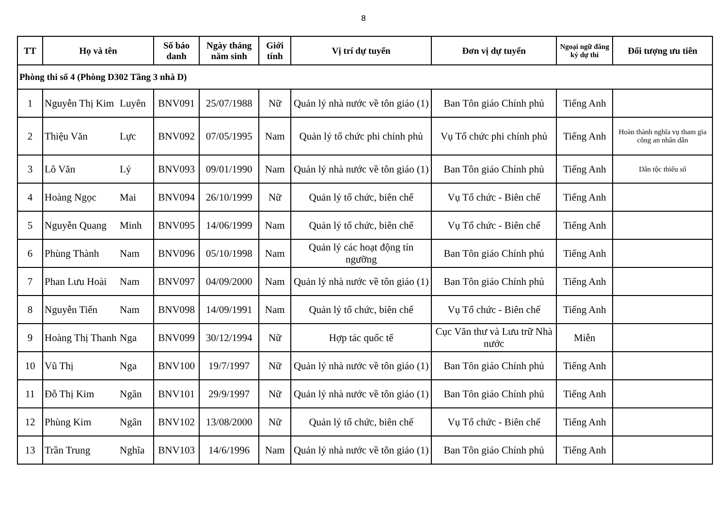8
| TT | Họ và tên | | Số báo danh | Ngày tháng năm sinh | Giới tính | Vị trí dự tuyển | Đơn vị dự tuyển | Ngoại ngữ đăng ký dự thi | Đối tượng ưu tiên |
| --- | --- | --- | --- | --- | --- | --- | --- | --- | --- |
| Phòng thi số 4 (Phòng D302 Tầng 3 nhà D) | | | | | | | | | |
| 1 | Nguyễn Thị Kim | Luyên | BNV091 | 25/07/1988 | Nữ | Quản lý nhà nước về tôn giáo (1) | Ban Tôn giáo Chính phủ | Tiếng Anh | |
| 2 | Thiệu Văn | Lực | BNV092 | 07/05/1995 | Nam | Quản lý tổ chức phi chính phủ | Vụ Tổ chức phi chính phủ | Tiếng Anh | Hoàn thành nghĩa vụ tham gia công an nhân dân |
| 3 | Lô Văn | Lý | BNV093 | 09/01/1990 | Nam | Quản lý nhà nước về tôn giáo (1) | Ban Tôn giáo Chính phủ | Tiếng Anh | Dân tộc thiểu số |
| 4 | Hoàng Ngọc | Mai | BNV094 | 26/10/1999 | Nữ | Quản lý tổ chức, biên chế | Vụ Tổ chức - Biên chế | Tiếng Anh | |
| 5 | Nguyễn Quang | Minh | BNV095 | 14/06/1999 | Nam | Quản lý tổ chức, biên chế | Vụ Tổ chức - Biên chế | Tiếng Anh | |
| 6 | Phùng Thành | Nam | BNV096 | 05/10/1998 | Nam | Quản lý các hoạt động tín ngưỡng | Ban Tôn giáo Chính phủ | Tiếng Anh | |
| 7 | Phan Lưu Hoài | Nam | BNV097 | 04/09/2000 | Nam | Quản lý nhà nước về tôn giáo (1) | Ban Tôn giáo Chính phủ | Tiếng Anh | |
| 8 | Nguyễn Tiến | Nam | BNV098 | 14/09/1991 | Nam | Quản lý tổ chức, biên chế | Vụ Tổ chức - Biên chế | Tiếng Anh | |
| 9 | Hoàng Thị Thanh | Nga | BNV099 | 30/12/1994 | Nữ | Hợp tác quốc tế | Cục Văn thư và Lưu trữ Nhà nước | Miễn | |
| 10 | Vũ Thị | Nga | BNV100 | 19/7/1997 | Nữ | Quản lý nhà nước về tôn giáo (1) | Ban Tôn giáo Chính phủ | Tiếng Anh | |
| 11 | Đỗ Thị Kim | Ngân | BNV101 | 29/9/1997 | Nữ | Quản lý nhà nước về tôn giáo (1) | Ban Tôn giáo Chính phủ | Tiếng Anh | |
| 12 | Phùng Kim | Ngân | BNV102 | 13/08/2000 | Nữ | Quản lý tổ chức, biên chế | Vụ Tổ chức - Biên chế | Tiếng Anh | |
| 13 | Trần Trung | Nghĩa | BNV103 | 14/6/1996 | Nam | Quản lý nhà nước về tôn giáo (1) | Ban Tôn giáo Chính phủ | Tiếng Anh | |